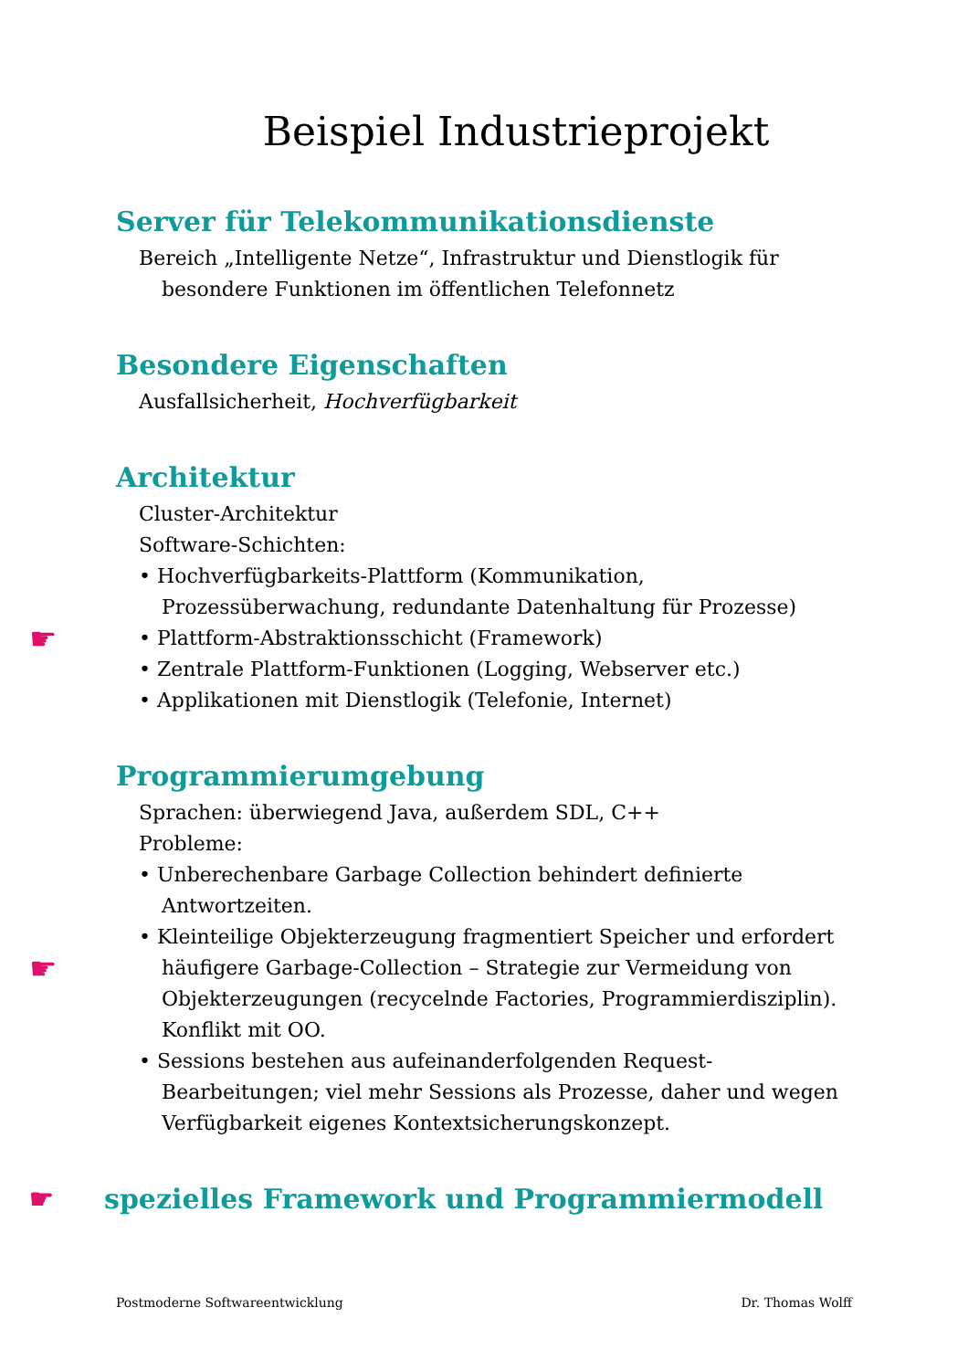Beispiel Industrieprojekt
Server für Telekommunikationsdienste
Bereich „Intelligente Netze“, Infrastruktur und Dienstlogik für besondere Funktionen im öffentlichen Telefonnetz
Besondere Eigenschaften
Ausfallsicherheit, Hochverfügbarkeit
Architektur
Cluster-Architektur
Software-Schichten:
• Hochverfügbarkeits-Plattform (Kommunikation, Prozessüberwachung, redundante Datenhaltung für Prozesse)
☛ • Plattform-Abstraktionsschicht (Framework)
• Zentrale Plattform-Funktionen (Logging, Webserver etc.)
• Applikationen mit Dienstlogik (Telefonie, Internet)
Programmierumgebung
Sprachen: überwiegend Java, außerdem SDL, C++
Probleme:
• Unberechenbare Garbage Collection behindert definierte Antwortzeiten.
• Kleinteilige Objekterzeugung fragmentiert Speicher und erfordert häufigere Garbage-Collection – Strategie zur Vermeidung von ☛ Objekterzeugungen (recycelnde Factories, Programmierdisziplin). Konflikt mit OO.
• Sessions bestehen aus aufeinanderfolgenden Request-Bearbeitungen; viel mehr Sessions als Prozesse, daher und wegen Verfügbarkeit eigenes Kontextsicherungskonzept.
☛ spezielles Framework und Programmiermodell
Postmoderne Softwareentwicklung Dr. Thomas Wolff